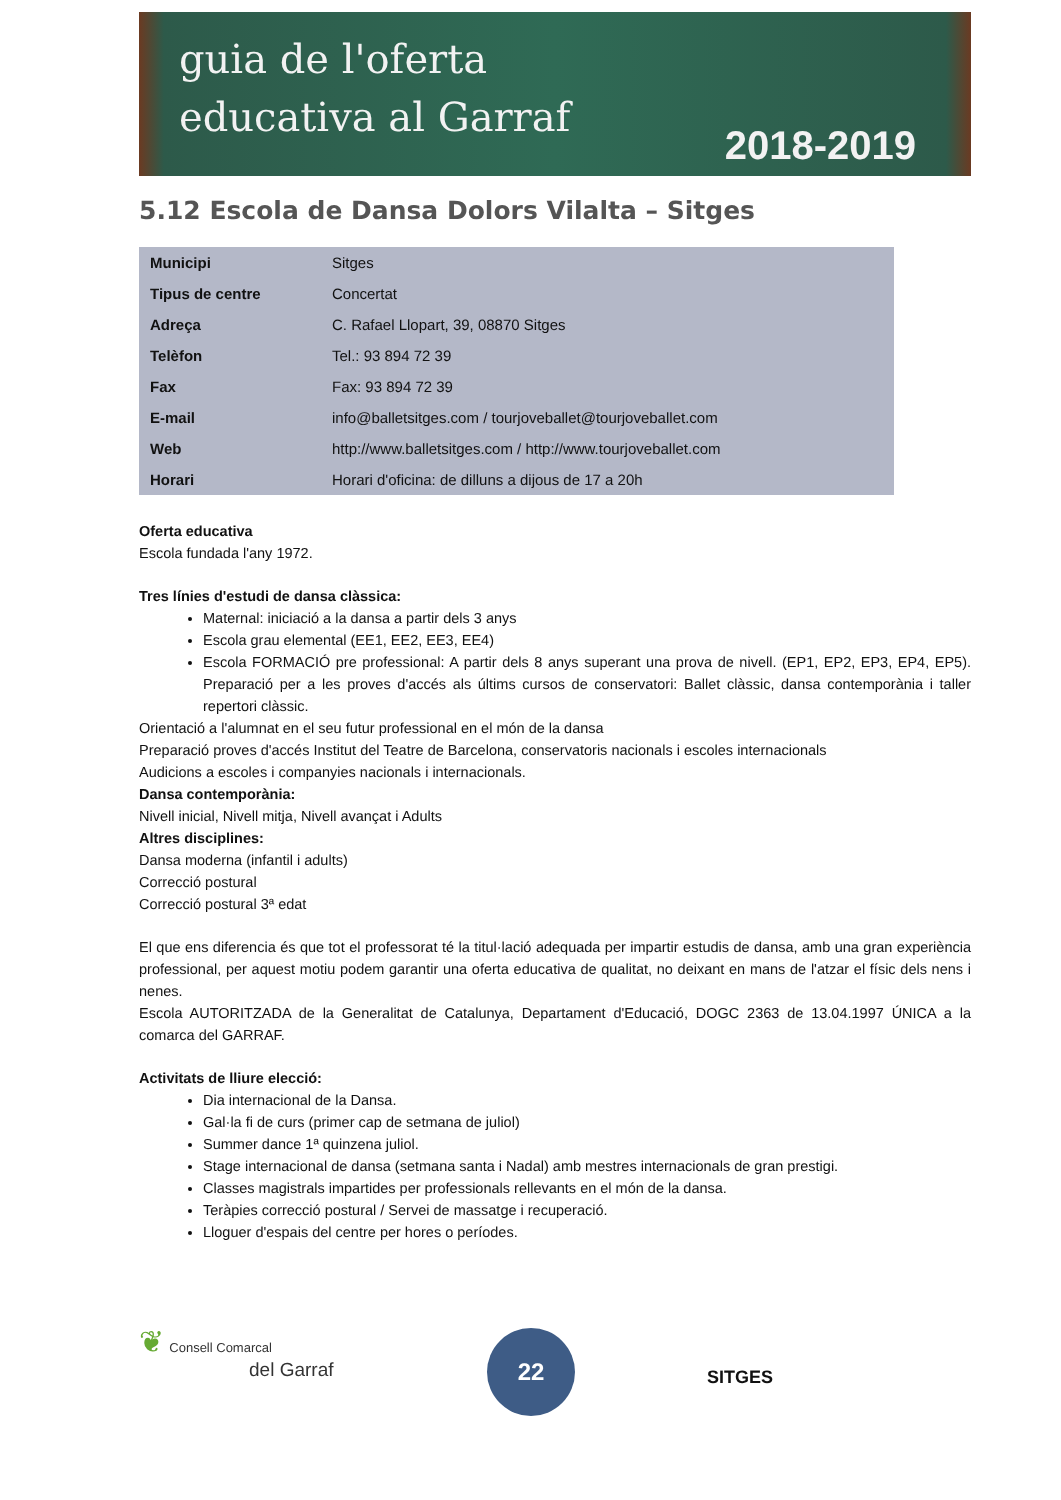guia de l'oferta
educativa al Garraf
2018-2019
5.12 Escola de Dansa Dolors Vilalta – Sitges
| Municipi | Sitges |
| Tipus de centre | Concertat |
| Adreça | C. Rafael Llopart, 39, 08870 Sitges |
| Telèfon | Tel.: 93 894 72 39 |
| Fax | Fax: 93 894 72 39 |
| E-mail | info@balletsitges.com / tourjoveballet@tourjoveballet.com |
| Web | http://www.balletsitges.com / http://www.tourjoveballet.com |
| Horari | Horari d'oficina: de dilluns a dijous de 17 a 20h |
Oferta educativa
Escola fundada l'any 1972.
Tres línies d'estudi de dansa clàssica:
Maternal: iniciació a la dansa a partir dels 3 anys
Escola grau elemental (EE1, EE2, EE3, EE4)
Escola FORMACIÓ pre professional: A partir dels 8 anys superant una prova de nivell. (EP1, EP2, EP3, EP4, EP5). Preparació per a les proves d'accés als últims cursos de conservatori: Ballet clàssic, dansa contemporània i taller repertori clàssic.
Orientació a l'alumnat en el seu futur professional en el món de la dansa
Preparació proves d'accés Institut del Teatre de Barcelona, conservatoris nacionals i escoles internacionals
Audicions a escoles i companyies nacionals i internacionals.
Dansa contemporània:
Nivell inicial, Nivell mitja, Nivell avançat i Adults
Altres disciplines:
Dansa moderna (infantil i adults)
Correcció postural
Correcció postural 3ª edat
El que ens diferencia és que tot el professorat té la titul·lació adequada per impartir estudis de dansa, amb una gran experiència professional, per aquest motiu podem garantir una oferta educativa de qualitat, no deixant en mans de l'atzar el físic dels nens i nenes.
Escola AUTORITZADA de la Generalitat de Catalunya, Departament d'Educació, DOGC 2363 de 13.04.1997 ÚNICA a la comarca del GARRAF.
Activitats de lliure elecció:
Dia internacional de la Dansa.
Gal·la fi de curs (primer cap de setmana de juliol)
Summer dance 1ª quinzena juliol.
Stage internacional de dansa (setmana santa i Nadal) amb mestres internacionals de gran prestigi.
Classes magistrals impartides per professionals rellevants en el món de la dansa.
Teràpies correcció postural / Servei de massatge i recuperació.
Lloguer d'espais del centre per hores o períodes.
❦ Consell Comarcal
del Garraf
22
SITGES